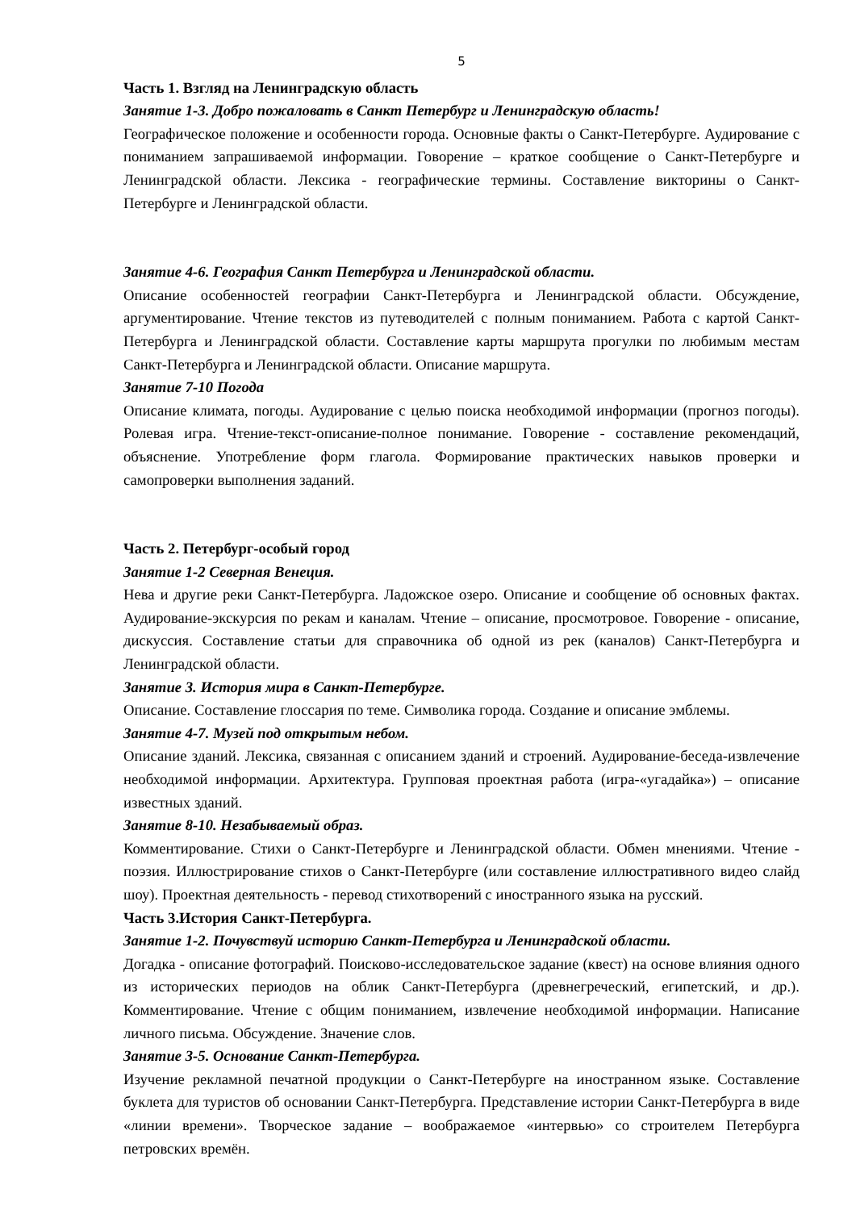5
Часть 1. Взгляд на Ленинградскую область
Занятие 1-3. Добро пожаловать в Санкт Петербург и Ленинградскую область!
Географическое положение и особенности города. Основные факты о Санкт-Петербурге. Аудирование с пониманием запрашиваемой информации. Говорение – краткое сообщение о Санкт-Петербурге и Ленинградской области. Лексика - географические термины. Составление викторины о Санкт-Петербурге и Ленинградской области.
Занятие 4-6. География Санкт Петербурга и Ленинградской области.
Описание особенностей географии Санкт-Петербурга и Ленинградской области. Обсуждение, аргументирование. Чтение текстов из путеводителей с полным пониманием. Работа с картой Санкт-Петербурга и Ленинградской области. Составление карты маршрута прогулки по любимым местам Санкт-Петербурга и Ленинградской области. Описание маршрута.
Занятие 7-10 Погода
Описание климата, погоды. Аудирование с целью поиска необходимой информации (прогноз погоды). Ролевая игра. Чтение-текст-описание-полное понимание. Говорение - составление рекомендаций, объяснение. Употребление форм глагола. Формирование практических навыков проверки и самопроверки выполнения заданий.
Часть 2. Петербург-особый город
Занятие 1-2 Северная Венеция.
Нева и другие реки Санкт-Петербурга. Ладожское озеро. Описание и сообщение об основных фактах. Аудирование-экскурсия по рекам и каналам. Чтение – описание, просмотровое. Говорение - описание, дискуссия. Составление статьи для справочника об одной из рек (каналов) Санкт-Петербурга и Ленинградской области.
Занятие 3. История мира в Санкт-Петербурге.
Описание. Составление глоссария по теме. Символика города. Создание и описание эмблемы.
Занятие 4-7. Музей под открытым небом.
Описание зданий. Лексика, связанная с описанием зданий и строений. Аудирование-беседа-извлечение необходимой информации. Архитектура. Групповая проектная работа (игра-«угадайка») – описание известных зданий.
Занятие 8-10. Незабываемый образ.
Комментирование. Стихи о Санкт-Петербурге и Ленинградской области. Обмен мнениями. Чтение - поэзия. Иллюстрирование стихов о Санкт-Петербурге (или составление иллюстративного видео слайд шоу). Проектная деятельность - перевод стихотворений с иностранного языка на русский.
Часть 3.История Санкт-Петербурга.
Занятие 1-2. Почувствуй историю Санкт-Петербурга и Ленинградской области.
Догадка - описание фотографий. Поисково-исследовательское задание (квест) на основе влияния одного из исторических периодов на облик Санкт-Петербурга (древнегреческий, египетский, и др.). Комментирование. Чтение с общим пониманием, извлечение необходимой информации. Написание личного письма. Обсуждение. Значение слов.
Занятие 3-5. Основание Санкт-Петербурга.
Изучение рекламной печатной продукции о Санкт-Петербурге на иностранном языке. Составление буклета для туристов об основании Санкт-Петербурга. Представление истории Санкт-Петербурга в виде «линии времени». Творческое задание – воображаемое «интервью» со строителем Петербурга петровских времён.